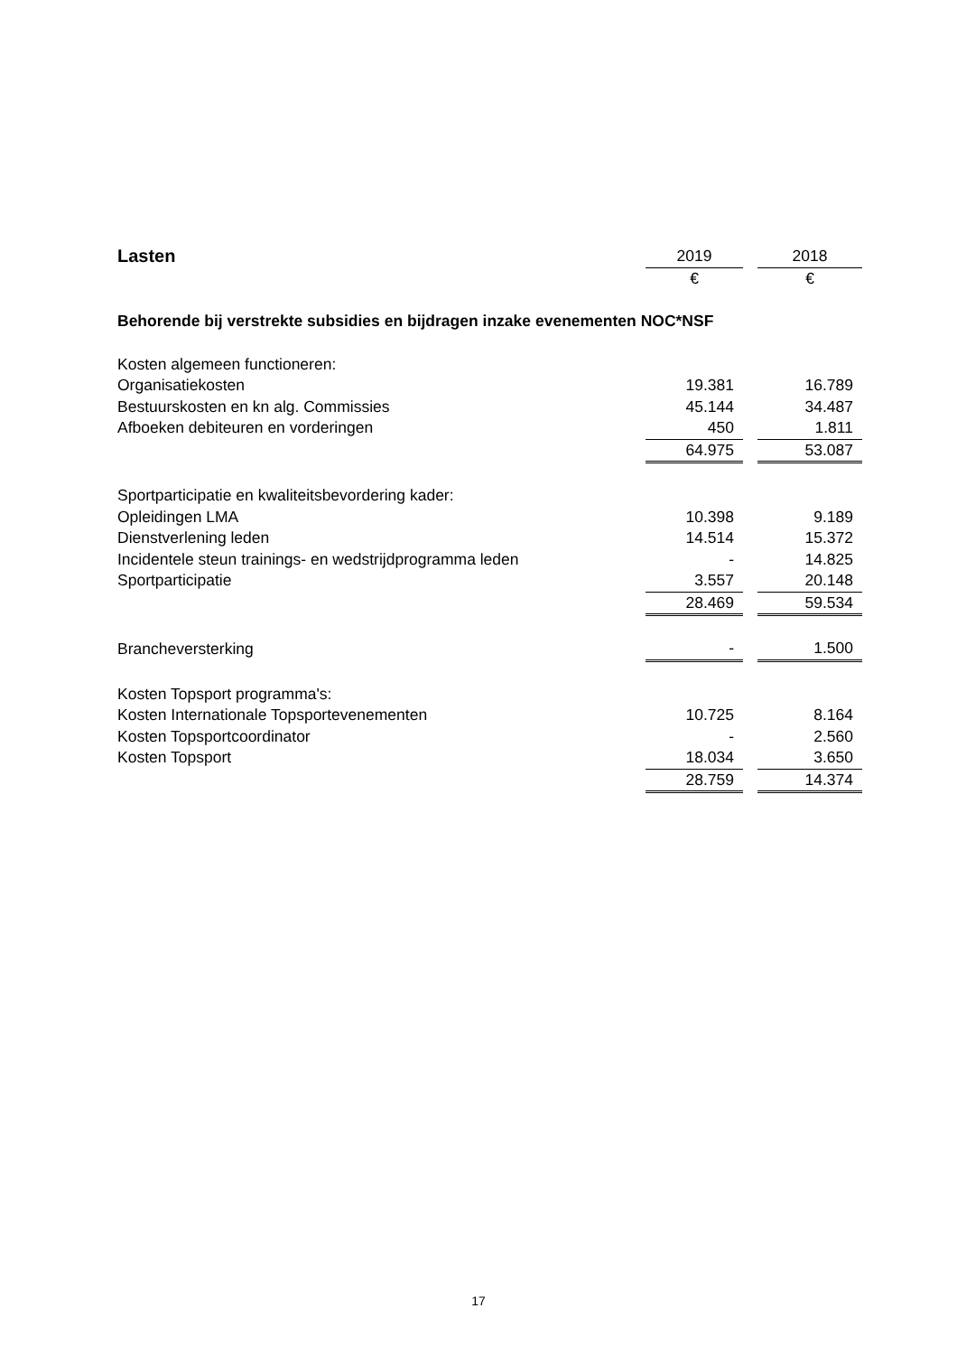| Lasten | 2019 | | 2018 |
| | € | | € |
| Behorende bij verstrekte subsidies en bijdragen inzake evenementen NOC*NSF | | | |
| Kosten algemeen functioneren: | | | |
| Organisatiekosten | 19.381 | | 16.789 |
| Bestuurskosten en kn alg. Commissies | 45.144 | | 34.487 |
| Afboeken debiteuren en vorderingen | 450 | | 1.811 |
| | 64.975 | | 53.087 |
| Sportparticipatie en kwaliteitsbevordering kader: | | | |
| Opleidingen LMA | 10.398 | | 9.189 |
| Dienstverlening leden | 14.514 | | 15.372 |
| Incidentele steun trainings- en wedstrijdprogramma leden | - | | 14.825 |
| Sportparticipatie | 3.557 | | 20.148 |
| | 28.469 | | 59.534 |
| Brancheversterking | - | | 1.500 |
| Kosten Topsport programma's: | | | |
| Kosten Internationale Topsportevenementen | 10.725 | | 8.164 |
| Kosten Topsportcoordinator | - | | 2.560 |
| Kosten Topsport | 18.034 | | 3.650 |
| | 28.759 | | 14.374 |
17